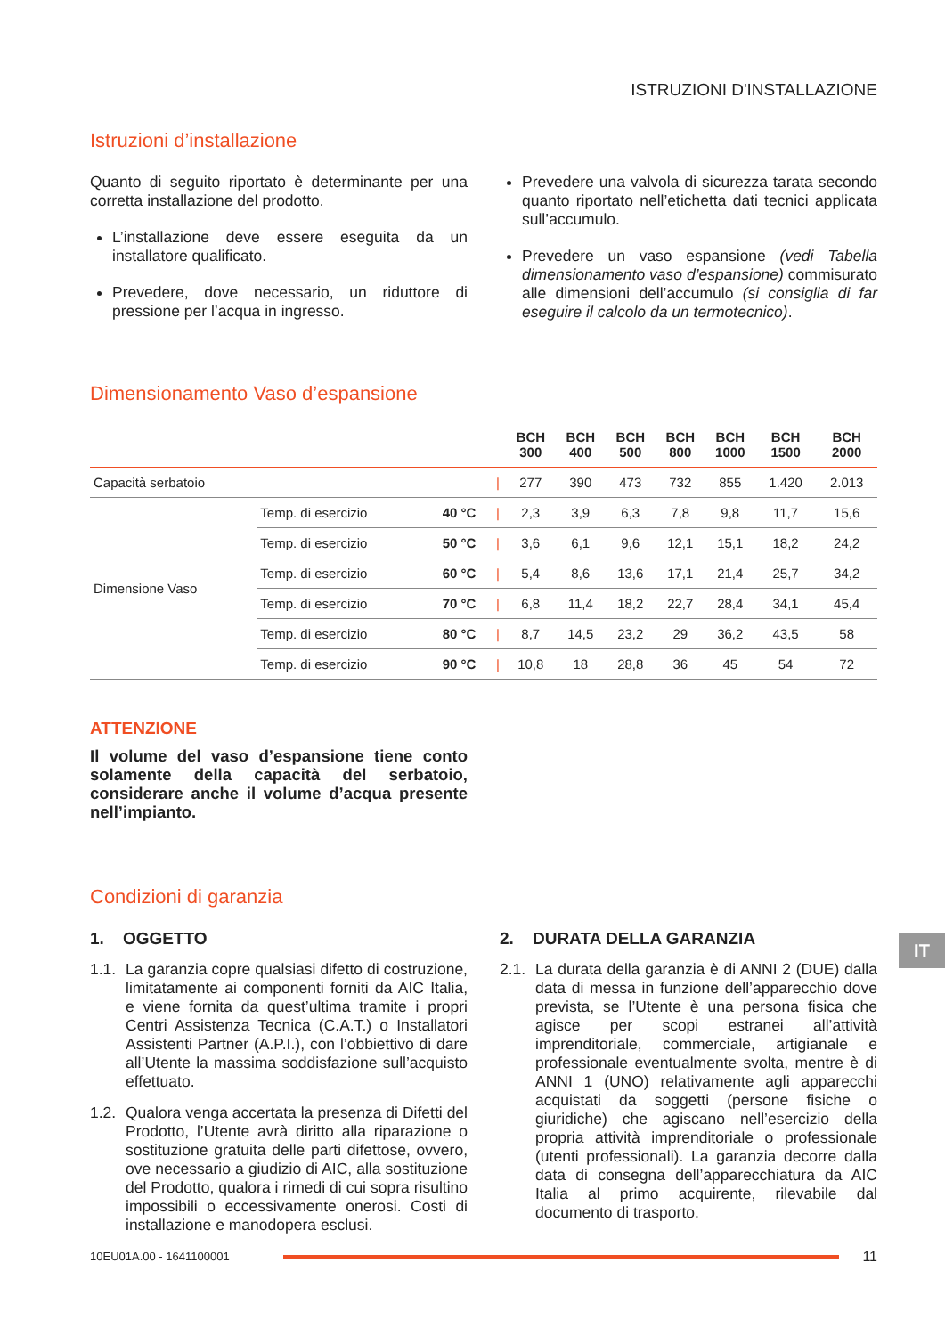ISTRUZIONI D'INSTALLAZIONE
Istruzioni d’installazione
Quanto di seguito riportato è determinante per una corretta installazione del prodotto.
L’installazione deve essere eseguita da un installatore qualificato.
Prevedere, dove necessario, un riduttore di pressione per l’acqua in ingresso.
Prevedere una valvola di sicurezza tarata secondo quanto riportato nell’etichetta dati tecnici applicata sull’accumulo.
Prevedere un vaso espansione (vedi Tabella dimensionamento vaso d’espansione) commisurato alle dimensioni dell’accumulo (si consiglia di far eseguire il calcolo da un termotecnico).
Dimensionamento Vaso d’espansione
| | | | | BCH 300 | BCH 400 | BCH 500 | BCH 800 | BCH 1000 | BCH 1500 | BCH 2000 |
| --- | --- | --- | --- | --- | --- | --- | --- | --- | --- | --- |
| Capacità serbatoio | | | / | 277 | 390 | 473 | 732 | 855 | 1.420 | 2.013 |
| Dimensione Vaso | Temp. di esercizio | 40 °C | / | 2,3 | 3,9 | 6,3 | 7,8 | 9,8 | 11,7 | 15,6 |
| | Temp. di esercizio | 50 °C | / | 3,6 | 6,1 | 9,6 | 12,1 | 15,1 | 18,2 | 24,2 |
| | Temp. di esercizio | 60 °C | / | 5,4 | 8,6 | 13,6 | 17,1 | 21,4 | 25,7 | 34,2 |
| | Temp. di esercizio | 70 °C | / | 6,8 | 11,4 | 18,2 | 22,7 | 28,4 | 34,1 | 45,4 |
| | Temp. di esercizio | 80 °C | / | 8,7 | 14,5 | 23,2 | 29 | 36,2 | 43,5 | 58 |
| | Temp. di esercizio | 90 °C | / | 10,8 | 18 | 28,8 | 36 | 45 | 54 | 72 |
ATTENZIONE
Il volume del vaso d’espansione tiene conto solamente della capacità del serbatoio, considerare anche il volume d’acqua presente nell’impianto.
Condizioni di garanzia
1. OGGETTO
1.1. La garanzia copre qualsiasi difetto di costruzione, limitatamente ai componenti forniti da AIC Italia, e viene fornita da quest’ultima tramite i propri Centri Assistenza Tecnica (C.A.T.) o Installatori Assistenti Partner (A.P.I.), con l’obbiettivo di dare all’Utente la massima soddisfazione sull’acquisto effettuato.
1.2. Qualora venga accertata la presenza di Difetti del Prodotto, l’Utente avrà diritto alla riparazione o sostituzione gratuita delle parti difettose, ovvero, ove necessario a giudizio di AIC, alla sostituzione del Prodotto, qualora i rimedi di cui sopra risultino impossibili o eccessivamente onerosi. Costi di installazione e manodopera esclusi.
2. DURATA DELLA GARANZIA
2.1. La durata della garanzia è di ANNI 2 (DUE) dalla data di messa in funzione dell’apparecchio dove prevista, se l’Utente è una persona fisica che agisce per scopi estranei all’attività imprenditoriale, commerciale, artigianale e professionale eventualmente svolta, mentre è di ANNI 1 (UNO) relativamente agli apparecchi acquistati da soggetti (persone fisiche o giuridiche) che agiscano nell’esercizio della propria attività imprenditoriale o professionale (utenti professionali). La garanzia decorre dalla data di consegna dell’apparecchiatura da AIC Italia al primo acquirente, rilevabile dal documento di trasporto.
IT
10EU01A.00 - 1641100001 11